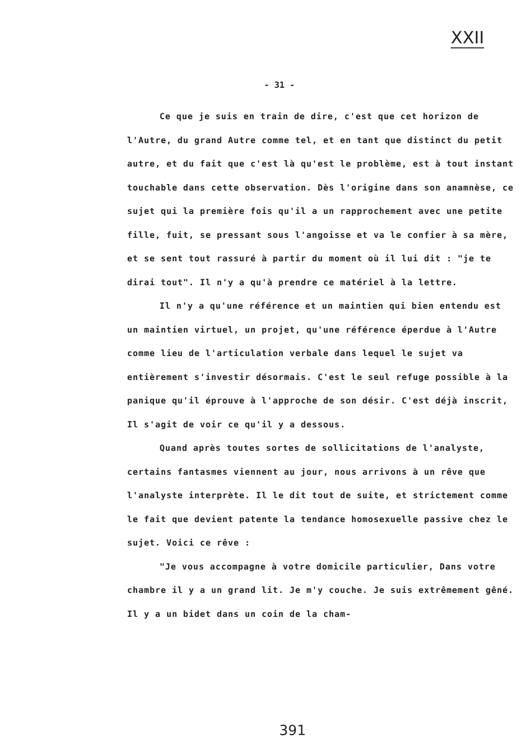XXII
- 31 -
Ce que je suis en train de dire, c'est que cet horizon de l'Autre, du grand Autre comme tel, et en tant que distinct du petit autre, et du fait que c'est là qu'est le problème, est à tout instant touchable dans cette observation. Dès l'origine dans son anamnèse, ce sujet qui la première fois qu'il a un rapprochement avec une petite fille, fuit, se pressant sous l'angoisse et va le confier à sa mère, et se sent tout rassuré à partir du moment où il lui dit : "je te dirai tout". Il n'y a qu'à prendre ce matériel à la lettre.
Il n'y a qu'une référence et un maintien qui bien entendu est un maintien virtuel, un projet, qu'une référence éperdue à l'Autre comme lieu de l'articulation verbale dans lequel le sujet va entièrement s'investir désormais. C'est le seul refuge possible à la panique qu'il éprouve à l'approche de son désir. C'est déjà inscrit, Il s'agit de voir ce qu'il y a dessous.
Quand après toutes sortes de sollicitations de l'analyste, certains fantasmes viennent au jour, nous arrivons à un rêve que l'analyste interprète. Il le dit tout de suite, et strictement comme le fait que devient patente la tendance homosexuelle passive chez le sujet. Voici ce rêve :
"Je vous accompagne à votre domicile particulier, Dans votre chambre il y a un grand lit. Je m'y couche. Je suis extrêmement gêné. Il y a un bidet dans un coin de la cham-
391